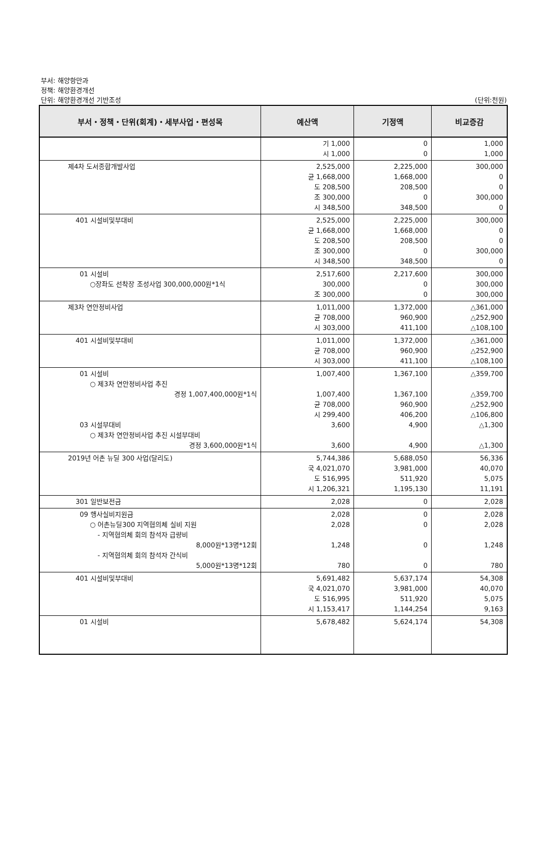부서: 해양항만과
정책: 해양환경개선
단위: 해양환경개선 기반조성
(단위:천원)
| 부서・정책・단위(회계)・세부사업・편성목 | 예산액 | 기정액 | 비교증감 |
| --- | --- | --- | --- |
| | 기 1,000 시 1,000 | 0 0 | 1,000 1,000 |
| 제4차 도서종합개발사업 | 2,525,000 균 1,668,000 도 208,500 조 300,000 시 348,500 | 2,225,000 1,668,000 208,500 0 348,500 | 300,000 0 0 300,000 0 |
| 401 시설비및부대비 | 2,525,000 균 1,668,000 도 208,500 조 300,000 시 348,500 | 2,225,000 1,668,000 208,500 0 348,500 | 300,000 0 0 300,000 0 |
| 01 시설비 ○장좌도 선착장 조성사업 300,000,000원*1식 | 2,517,600 300,000 조 300,000 | 2,217,600 0 0 | 300,000 300,000 300,000 |
| 제3차 연안정비사업 | 1,011,000 균 708,000 시 303,000 | 1,372,000 960,900 411,100 | △361,000 △252,900 △108,100 |
| 401 시설비및부대비 | 1,011,000 균 708,000 시 303,000 | 1,372,000 960,900 411,100 | △361,000 △252,900 △108,100 |
| 01 시설비 ○ 제3차 연안정비사업 추진 경정 1,007,400,000원*1식 03 시설부대비 ○ 제3차 연안정비사업 추진 시설부대비 경정 3,600,000원*1식 | 1,007,400 1,007,400 균 708,000 시 299,400 3,600 3,600 | 1,367,100 1,367,100 960,900 406,200 4,900 4,900 | △359,700 △359,700 △252,900 △106,800 △1,300 △1,300 |
| 2019년 어촌 뉴딜 300 사업(달리도) | 5,744,386 국 4,021,070 도 516,995 시 1,206,321 | 5,688,050 3,981,000 511,920 1,195,130 | 56,336 40,070 5,075 11,191 |
| 301 일반보전금 | 2,028 | 0 | 2,028 |
| 09 행사실비지원금 ○ 어촌뉴딜300 지역협의체 실비 지원 - 지역협의체 회의 참석자 급량비 8,000원*13명*12회 - 지역협의체 회의 참석자 간식비 5,000원*13명*12회 | 2,028 2,028 1,248 780 | 0 0 0 0 | 2,028 2,028 1,248 780 |
| 401 시설비및부대비 | 5,691,482 국 4,021,070 도 516,995 시 1,153,417 | 5,637,174 3,981,000 511,920 1,144,254 | 54,308 40,070 5,075 9,163 |
| 01 시설비 | 5,678,482 | 5,624,174 | 54,308 |